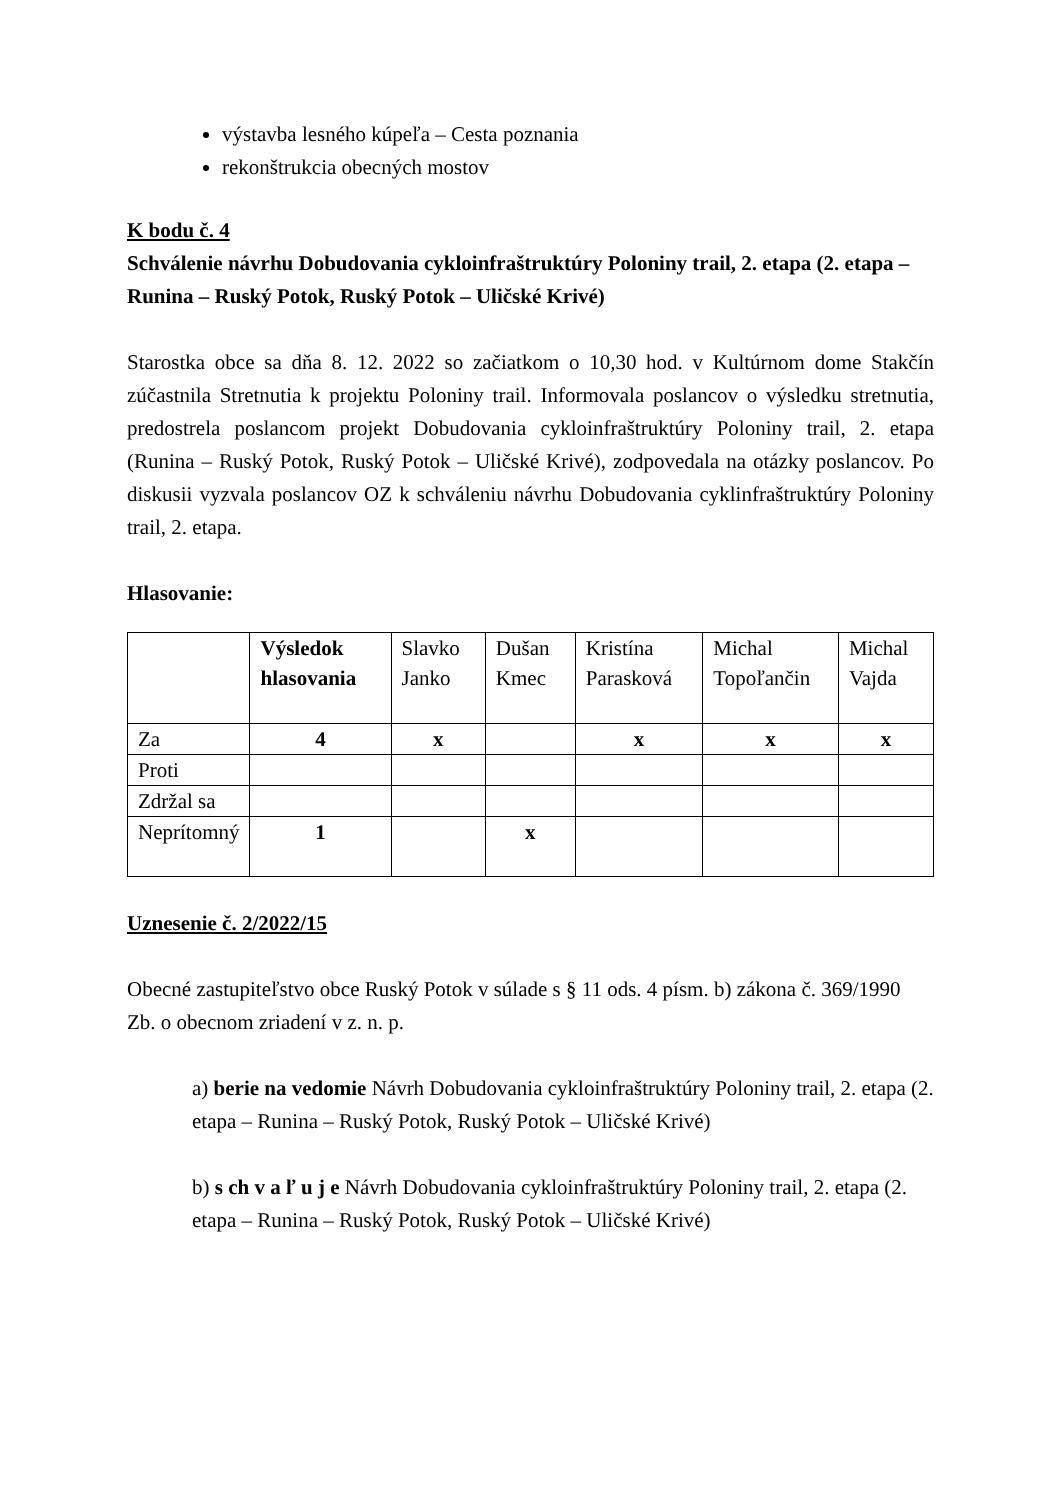výstavba lesného kúpeľa – Cesta poznania
rekonštrukcia obecných mostov
K bodu č. 4
Schválenie návrhu Dobudovania cykloinfraštruktúry Poloniny trail, 2. etapa (2. etapa – Runina – Ruský Potok, Ruský Potok – Uličské Krivé)
Starostka obce sa dňa 8. 12. 2022 so začiatkom o 10,30 hod. v Kultúrnom dome Stakčín zúčastnila Stretnutia k projektu Poloniny trail. Informovala poslancov o výsledku stretnutia, predostrela poslancom projekt Dobudovania cykloinfraštruktúry Poloniny trail, 2. etapa (Runina – Ruský Potok, Ruský Potok – Uličské Krivé), zodpovedala na otázky poslancov. Po diskusii vyzvala poslancov OZ k schváleniu návrhu Dobudovania cyklinfraštruktúry Poloniny trail, 2. etapa.
Hlasovanie:
| | Výsledok hlasovania | Slavko Janko | Dušan Kmec | Kristína Parasková | Michal Topoľančin | Michal Vajda |
| Za | 4 | x | | x | x | x |
| Proti | | | | | | |
| Zdržal sa | | | | | | |
| Neprítomný | 1 | | x | | | |
Uznesenie č. 2/2022/15
Obecné zastupiteľstvo obce Ruský Potok v súlade s § 11 ods. 4 písm. b) zákona č. 369/1990 Zb. o obecnom zriadení v z. n. p.
a) berie na vedomie Návrh Dobudovania cykloinfraštruktúry Poloniny trail, 2. etapa (2. etapa – Runina – Ruský Potok, Ruský Potok – Uličské Krivé)
b) s ch v a ľ u j e Návrh Dobudovania cykloinfraštruktúry Poloniny trail, 2. etapa (2. etapa – Runina – Ruský Potok, Ruský Potok – Uličské Krivé)